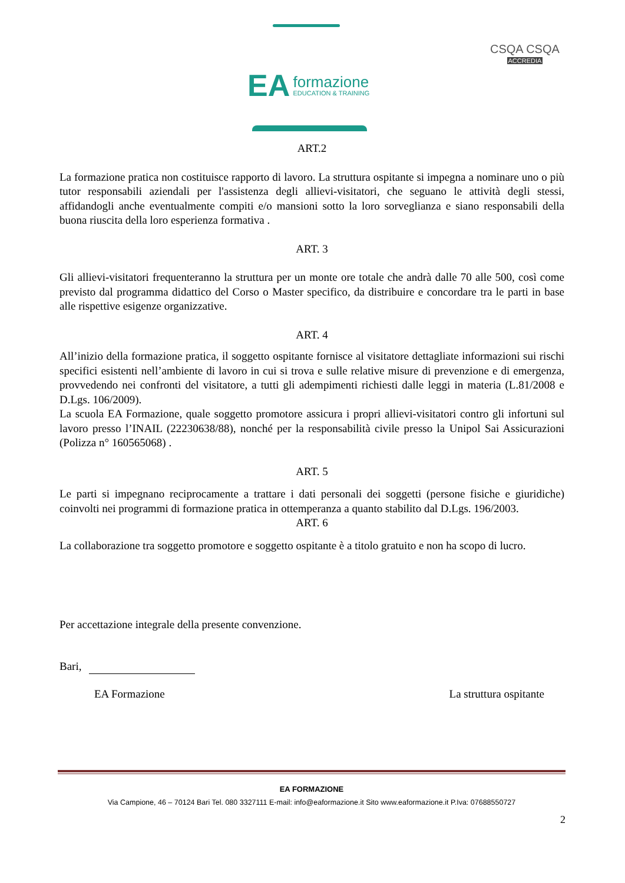EA
formazione
EDUCATION & TRAINING
CSQA CSQA
ACCREDIA
ART.2
La formazione pratica non costituisce rapporto di lavoro. La struttura ospitante si impegna a nominare uno o più tutor responsabili aziendali per l'assistenza degli allievi-visitatori, che seguano le attività degli stessi, affidandogli anche eventualmente compiti e/o mansioni sotto la loro sorveglianza e siano responsabili della buona riuscita della loro esperienza formativa .
ART. 3
Gli allievi-visitatori frequenteranno la struttura per un monte ore totale che andrà dalle 70 alle 500, così come previsto dal programma didattico del Corso o Master specifico, da distribuire e concordare tra le parti in base alle rispettive esigenze organizzative.
ART. 4
All’inizio della formazione pratica, il soggetto ospitante fornisce al visitatore dettagliate informazioni sui rischi specifici esistenti nell’ambiente di lavoro in cui si trova e sulle relative misure di prevenzione e di emergenza, provvedendo nei confronti del visitatore, a tutti gli adempimenti richiesti dalle leggi in materia (L.81/2008 e D.Lgs. 106/2009).
La scuola EA Formazione, quale soggetto promotore assicura i propri allievi-visitatori contro gli infortuni sul lavoro presso l’INAIL (22230638/88), nonché per la responsabilità civile presso la Unipol Sai Assicurazioni (Polizza n° 160565068) .
ART. 5
Le parti si impegnano reciprocamente a trattare i dati personali dei soggetti (persone fisiche e giuridiche) coinvolti nei programmi di formazione pratica in ottemperanza a quanto stabilito dal D.Lgs. 196/2003.
ART. 6
La collaborazione tra soggetto promotore e soggetto ospitante è a titolo gratuito e non ha scopo di lucro.
Per accettazione integrale della presente convenzione.
Bari,
EA Formazione La struttura ospitante
EA FORMAZIONE
Via Campione, 46 – 70124 Bari Tel. 080 3327111 E-mail: info@eaformazione.it Sito www.eaformazione.it P.Iva: 07688550727
2